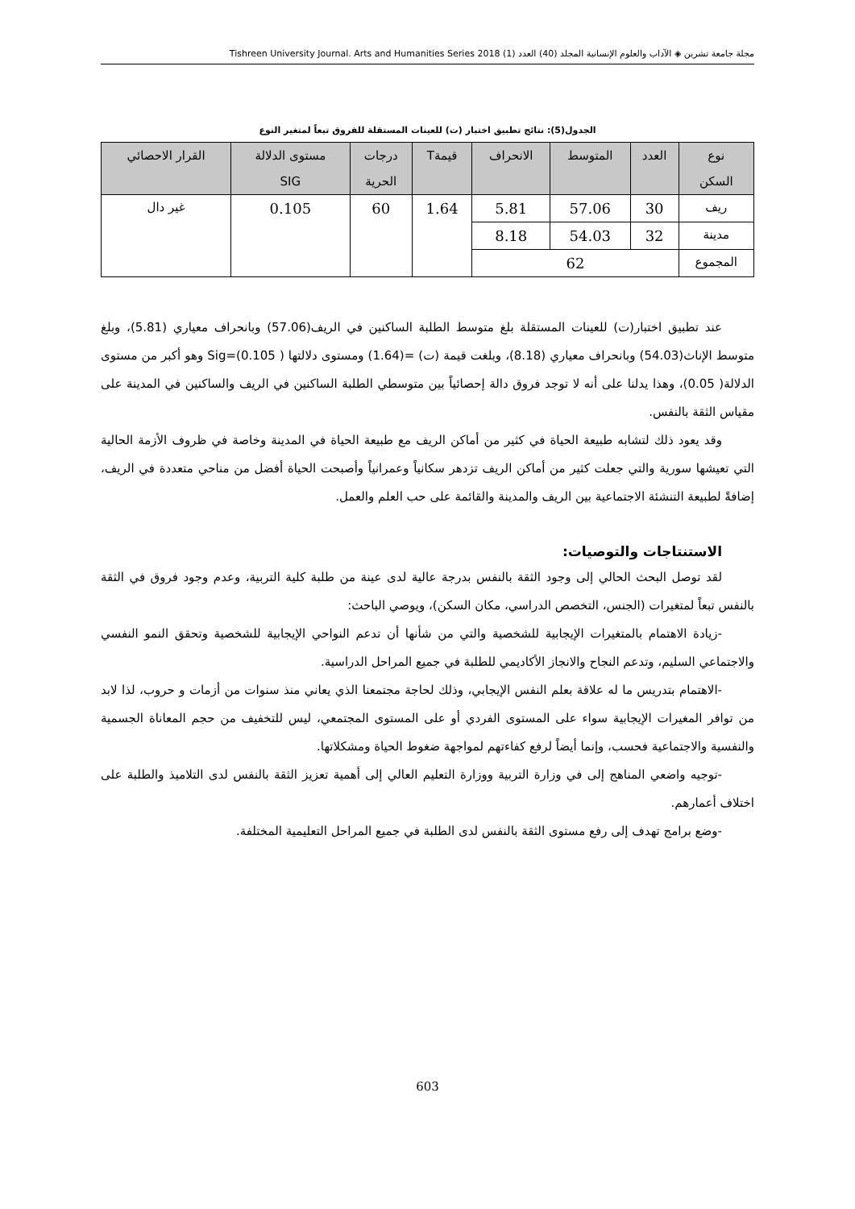مجلة جامعة تشرين ◈ الآداب والعلوم الإنسانية المجلد (40) العدد (1) Tishreen University Journal. Arts and Humanities Series 2018
الجدول(5): نتائج تطبيق اختبار (ت) للعينات المستقلة للفروق تبعاً لمتغير النوع
| نوع السكن | العدد | المتوسط | الانحراف | قيمةT | درجات الحرية | مستوى الدلالة SIG | القرار الاحصائي |
| --- | --- | --- | --- | --- | --- | --- | --- |
| ريف | 30 | 57.06 | 5.81 | 1.64 | 60 | 0.105 | غير دال |
| مدينة | 32 | 54.03 | 8.18 | | | | |
| المجموع | 62 | | | | | | |
عند تطبيق اختبار(ت) للعينات المستقلة بلغ متوسط الطلبة الساكنين في الريف(57.06) وبانحراف معياري (5.81)، وبلغ متوسط الإناث(54.03) وبانحراف معياري (8.18)، وبلغت قيمة (ت) =(1.64) ومستوى دلالتها Sig=(0.105 ) وهو أكبر من مستوى الدلالة( 0.05)، وهذا يدلنا على أنه لا توجد فروق دالة إحصائياً بين متوسطي الطلبة الساكنين في الريف والساكنين في المدينة على مقياس الثقة بالنفس.
وقد يعود ذلك لتشابه طبيعة الحياة في كثير من أماكن الريف مع طبيعة الحياة في المدينة وخاصة في ظروف الأزمة الحالية التي تعيشها سورية والتي جعلت كثير من أماكن الريف تزدهر سكانياً وعمرانياً وأصبحت الحياة أفضل من مناحي متعددة في الريف، إضافةً لطبيعة التنشئة الاجتماعية بين الريف والمدينة والقائمة على حب العلم والعمل.
الاستنتاجات والتوصيات:
لقد توصل البحث الحالي إلى وجود الثقة بالنفس بدرجة عالية لدى عينة من طلبة كلية التربية، وعدم وجود فروق في الثقة بالنفس تبعاً لمتغيرات (الجنس، التخصص الدراسي، مكان السكن)، ويوصي الباحث:
-زيادة الاهتمام بالمتغيرات الإيجابية للشخصية والتي من شأنها أن تدعم النواحي الإيجابية للشخصية وتحقق النمو النفسي والاجتماعي السليم، وتدعم النجاح والانجاز الأكاديمي للطلبة في جميع المراحل الدراسية.
-الاهتمام بتدريس ما له علاقة بعلم النفس الإيجابي، وذلك لحاجة مجتمعنا الذي يعاني منذ سنوات من أزمات و حروب، لذا لابد من توافر المغيرات الإيجابية سواء على المستوى الفردي أو على المستوى المجتمعي، ليس للتخفيف من حجم المعاناة الجسمية والنفسية والاجتماعية فحسب، وإنما أيضاً لرفع كفاءتهم لمواجهة ضغوط الحياة ومشكلاتها.
-توجيه واضعي المناهج إلى في وزارة التربية ووزارة التعليم العالي إلى أهمية تعزيز الثقة بالنفس لدى التلاميذ والطلبة على اختلاف أعمارهم.
-وضع برامج تهدف إلى رفع مستوى الثقة بالنفس لدى الطلبة في جميع المراحل التعليمية المختلفة.
603